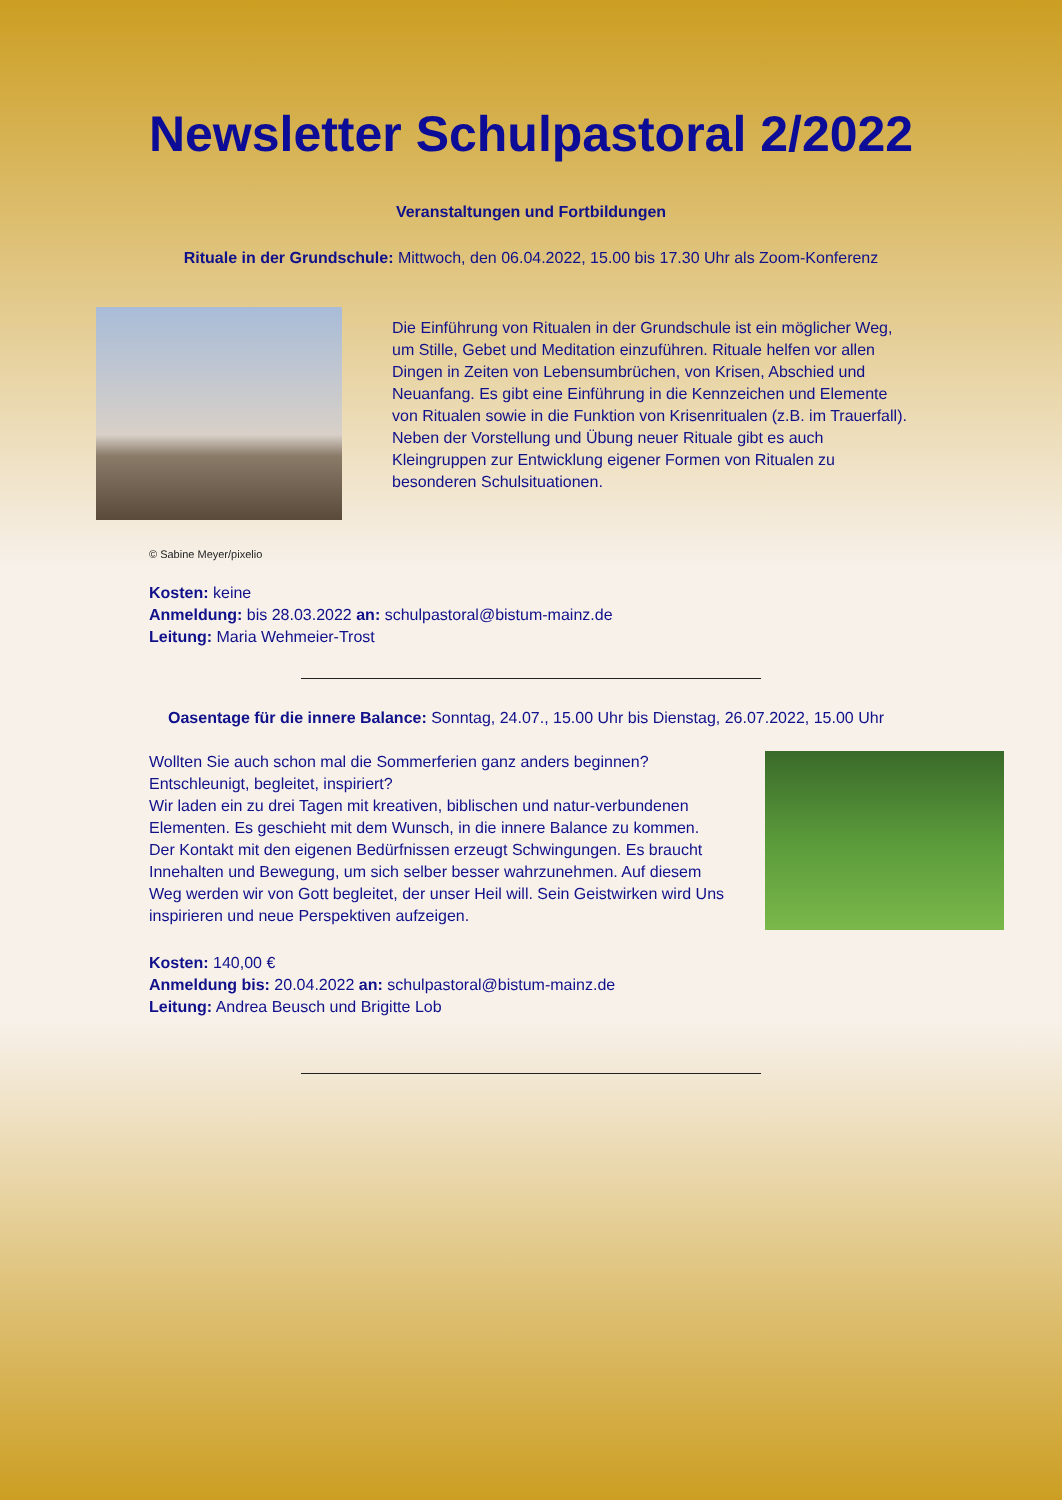Newsletter Schulpastoral 2/2022
Veranstaltungen und Fortbildungen
Rituale in der Grundschule: Mittwoch, den 06.04.2022, 15.00 bis 17.30 Uhr als Zoom-Konferenz
Die Einführung von Ritualen in der Grundschule ist ein möglicher Weg, um Stille, Gebet und Meditation einzuführen. Rituale helfen vor allen Dingen in Zeiten von Lebensumbrüchen, von Krisen, Abschied und Neuanfang. Es gibt eine Einführung in die Kennzeichen und Elemente von Ritualen sowie in die Funktion von Krisenritualen (z.B. im Trauerfall). Neben der Vorstellung und Übung neuer Rituale gibt es auch Kleingruppen zur Entwicklung eigener Formen von Ritualen zu besonderen Schulsituationen.
© Sabine Meyer/pixelio
Kosten: keine
Anmeldung: bis 28.03.2022 an: schulpastoral@bistum-mainz.de
Leitung: Maria Wehmeier-Trost
Oasentage für die innere Balance: Sonntag, 24.07., 15.00 Uhr bis Dienstag, 26.07.2022, 15.00 Uhr
Wollten Sie auch schon mal die Sommerferien ganz anders beginnen?
Entschleunigt, begleitet, inspiriert?
Wir laden ein zu drei Tagen mit kreativen, biblischen und natur-verbundenen Elementen. Es geschieht mit dem Wunsch, in die innere Balance zu kommen. Der Kontakt mit den eigenen Bedürfnissen erzeugt Schwingungen. Es braucht Innehalten und Bewegung, um sich selber besser wahrzunehmen. Auf diesem Weg werden wir von Gott begleitet, der unser Heil will. Sein Geistwirken wird Uns inspirieren und neue Perspektiven aufzeigen.
Kosten: 140,00 €
Anmeldung bis: 20.04.2022 an: schulpastoral@bistum-mainz.de
Leitung: Andrea Beusch und Brigitte Lob